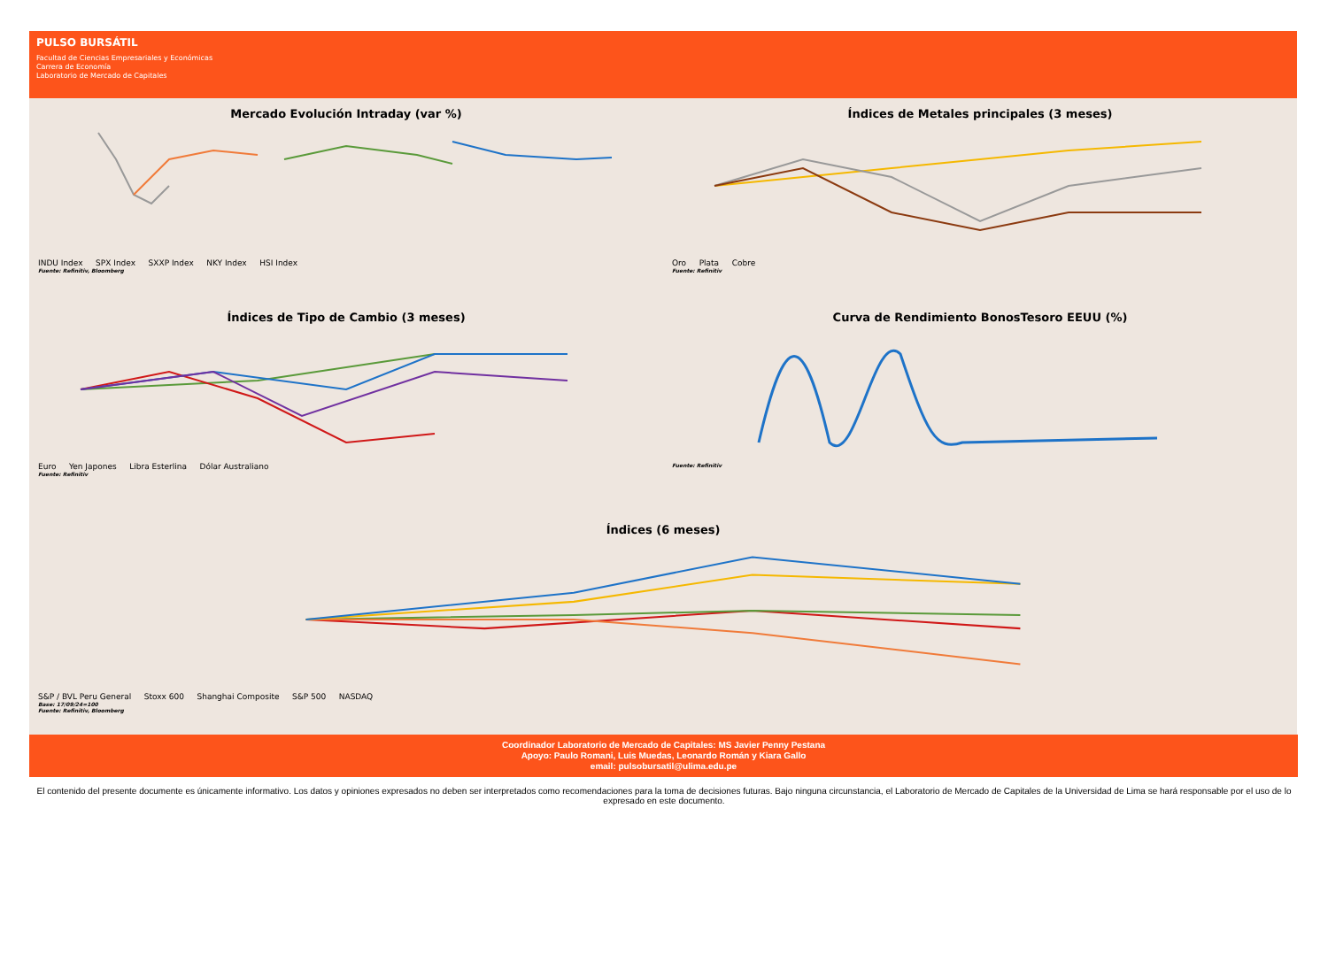PULSO BURSÁTIL
Facultad de Ciencias Empresariales y Económicas
Carrera de Economía
Laboratorio de Mercado de Capitales
Mercado Evolución Intraday (var %)
INDU Index SPX Index SXXP Index NKY Index HSI Index
Fuente: Refinitiv, Bloomberg
Índices de Metales principales (3 meses)
Oro Plata Cobre
Fuente: Refinitiv
Índices de Tipo de Cambio (3 meses)
Euro Yen Japones Libra Esterlina Dólar Australiano
Fuente: Refinitiv
Curva de Rendimiento BonosTesoro EEUU (%)
Fuente: Refinitiv
Índices (6 meses)
S&P / BVL Peru General Stoxx 600 Shanghai Composite S&P 500 NASDAQ
Base: 17/09/24=100
Fuente: Refinitiv, Bloomberg
Coordinador Laboratorio de Mercado de Capitales: MS Javier Penny Pestana
Apoyo: Paulo Romani, Luis Muedas, Leonardo Román y Kiara Gallo
email: pulsobursatil@ulima.edu.pe
El contenido del presente documente es únicamente informativo. Los datos y opiniones expresados no deben ser interpretados como recomendaciones para la toma de decisiones futuras. Bajo ninguna circunstancia, el Laboratorio de Mercado de Capitales de la Universidad de Lima se hará responsable por el uso de lo expresado en este documento.